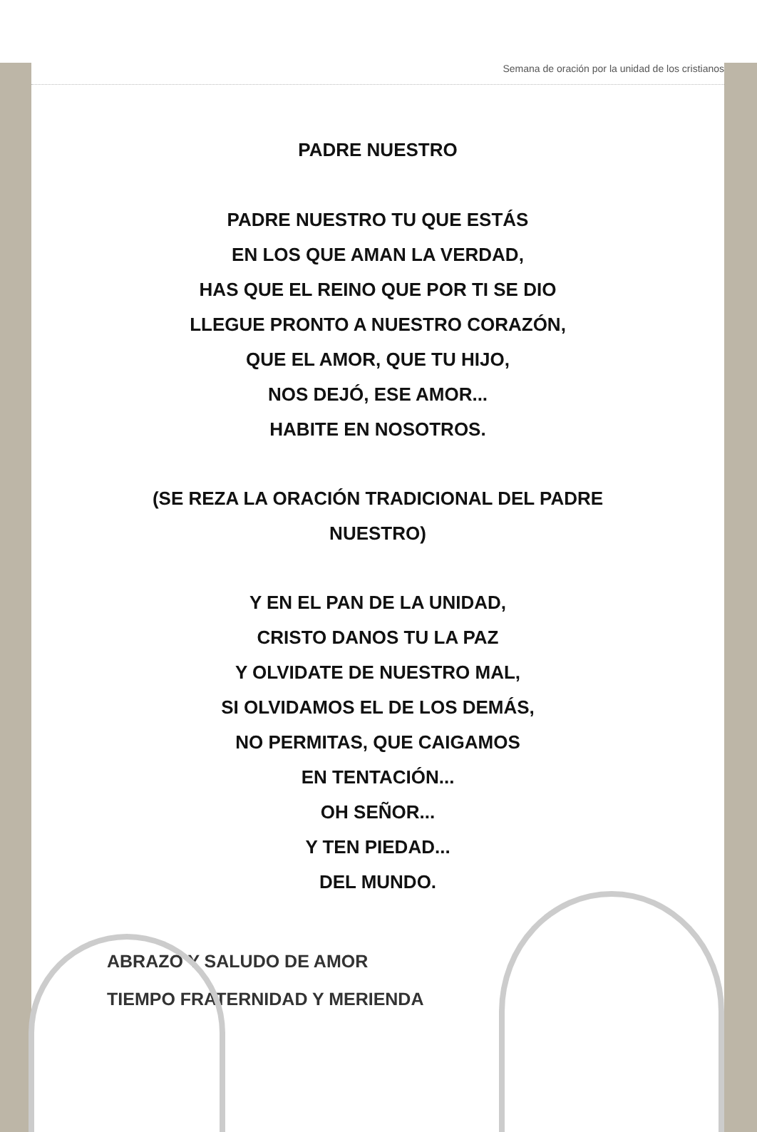Semana de oración por la unidad de los cristianos
PADRE NUESTRO
PADRE NUESTRO TU QUE ESTÁS
EN LOS QUE AMAN LA VERDAD,
HAS QUE EL REINO QUE POR TI SE DIO
LLEGUE PRONTO A NUESTRO CORAZÓN,
QUE EL AMOR, QUE TU HIJO,
NOS DEJÓ, ESE AMOR...
HABITE EN NOSOTROS.
(SE REZA LA ORACIÓN TRADICIONAL DEL PADRE
NUESTRO)
Y EN EL PAN DE LA UNIDAD,
CRISTO DANOS TU LA PAZ
Y OLVIDATE DE NUESTRO MAL,
SI OLVIDAMOS EL DE LOS DEMÁS,
NO PERMITAS, QUE CAIGAMOS
EN TENTACIÓN...
OH SEÑOR...
Y TEN PIEDAD...
DEL MUNDO.
ABRAZO Y SALUDO DE AMOR
TIEMPO FRATERNIDAD Y MERIENDA